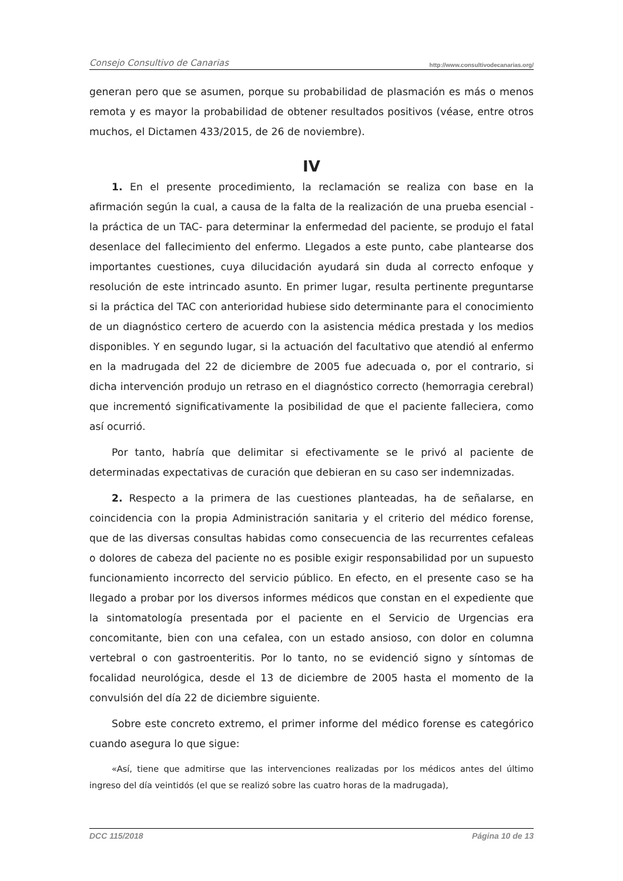Consejo Consultivo de Canarias http://www.consultivodecanarias.org/
generan pero que se asumen, porque su probabilidad de plasmación es más o menos remota y es mayor la probabilidad de obtener resultados positivos (véase, entre otros muchos, el Dictamen 433/2015, de 26 de noviembre).
IV
1. En el presente procedimiento, la reclamación se realiza con base en la afirmación según la cual, a causa de la falta de la realización de una prueba esencial -la práctica de un TAC- para determinar la enfermedad del paciente, se produjo el fatal desenlace del fallecimiento del enfermo. Llegados a este punto, cabe plantearse dos importantes cuestiones, cuya dilucidación ayudará sin duda al correcto enfoque y resolución de este intrincado asunto. En primer lugar, resulta pertinente preguntarse si la práctica del TAC con anterioridad hubiese sido determinante para el conocimiento de un diagnóstico certero de acuerdo con la asistencia médica prestada y los medios disponibles. Y en segundo lugar, si la actuación del facultativo que atendió al enfermo en la madrugada del 22 de diciembre de 2005 fue adecuada o, por el contrario, si dicha intervención produjo un retraso en el diagnóstico correcto (hemorragia cerebral) que incrementó significativamente la posibilidad de que el paciente falleciera, como así ocurrió.
Por tanto, habría que delimitar si efectivamente se le privó al paciente de determinadas expectativas de curación que debieran en su caso ser indemnizadas.
2. Respecto a la primera de las cuestiones planteadas, ha de señalarse, en coincidencia con la propia Administración sanitaria y el criterio del médico forense, que de las diversas consultas habidas como consecuencia de las recurrentes cefaleas o dolores de cabeza del paciente no es posible exigir responsabilidad por un supuesto funcionamiento incorrecto del servicio público. En efecto, en el presente caso se ha llegado a probar por los diversos informes médicos que constan en el expediente que la sintomatología presentada por el paciente en el Servicio de Urgencias era concomitante, bien con una cefalea, con un estado ansioso, con dolor en columna vertebral o con gastroenteritis. Por lo tanto, no se evidenció signo y síntomas de focalidad neurológica, desde el 13 de diciembre de 2005 hasta el momento de la convulsión del día 22 de diciembre siguiente.
Sobre este concreto extremo, el primer informe del médico forense es categórico cuando asegura lo que sigue:
«Así, tiene que admitirse que las intervenciones realizadas por los médicos antes del último ingreso del día veintidós (el que se realizó sobre las cuatro horas de la madrugada),
DCC 115/2018 Página 10 de 13